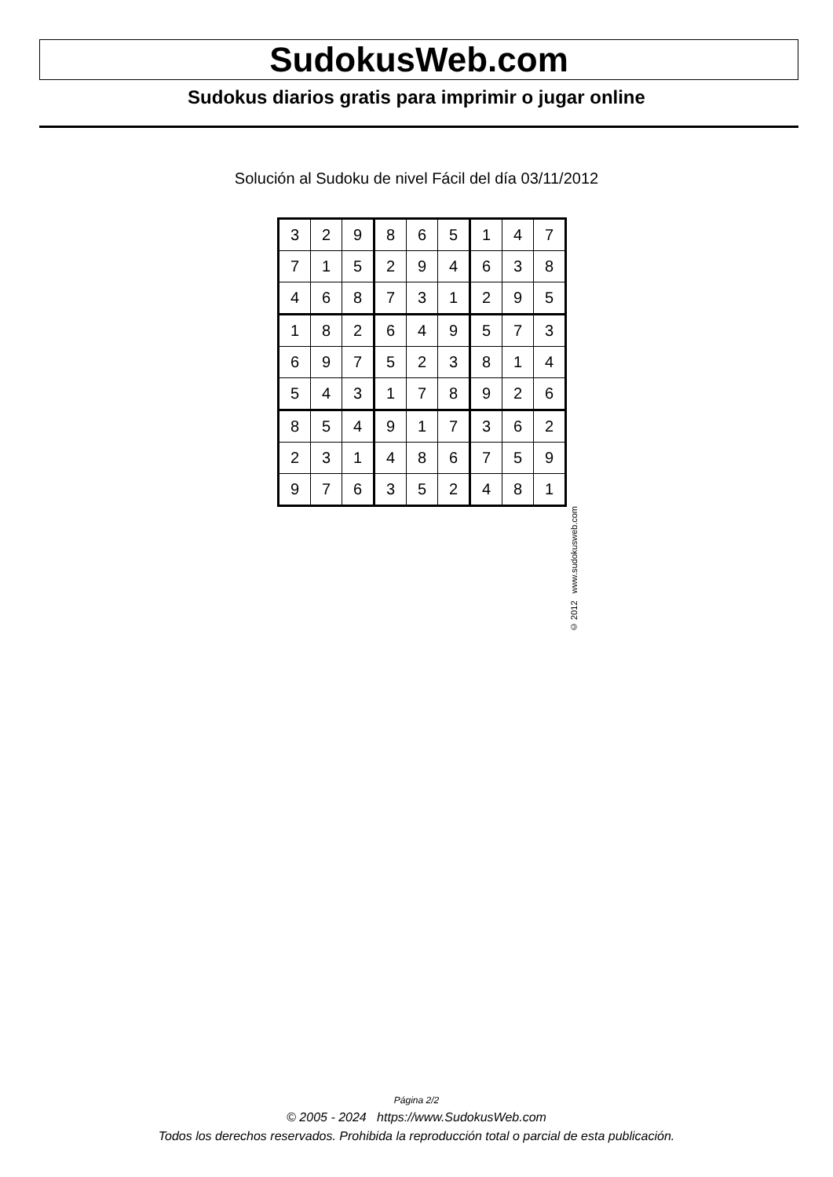SudokusWeb.com
Sudokus diarios gratis para imprimir o jugar online
Solución al Sudoku de nivel Fácil del día 03/11/2012
| 3 | 2 | 9 | 8 | 6 | 5 | 1 | 4 | 7 |
| 7 | 1 | 5 | 2 | 9 | 4 | 6 | 3 | 8 |
| 4 | 6 | 8 | 7 | 3 | 1 | 2 | 9 | 5 |
| 1 | 8 | 2 | 6 | 4 | 9 | 5 | 7 | 3 |
| 6 | 9 | 7 | 5 | 2 | 3 | 8 | 1 | 4 |
| 5 | 4 | 3 | 1 | 7 | 8 | 9 | 2 | 6 |
| 8 | 5 | 4 | 9 | 1 | 7 | 3 | 6 | 2 |
| 2 | 3 | 1 | 4 | 8 | 6 | 7 | 5 | 9 |
| 9 | 7 | 6 | 3 | 5 | 2 | 4 | 8 | 1 |
© 2012 www.sudokusweb.com
Página 2/2
© 2005 - 2024 https://www.SudokusWeb.com
Todos los derechos reservados. Prohibida la reproducción total o parcial de esta publicación.